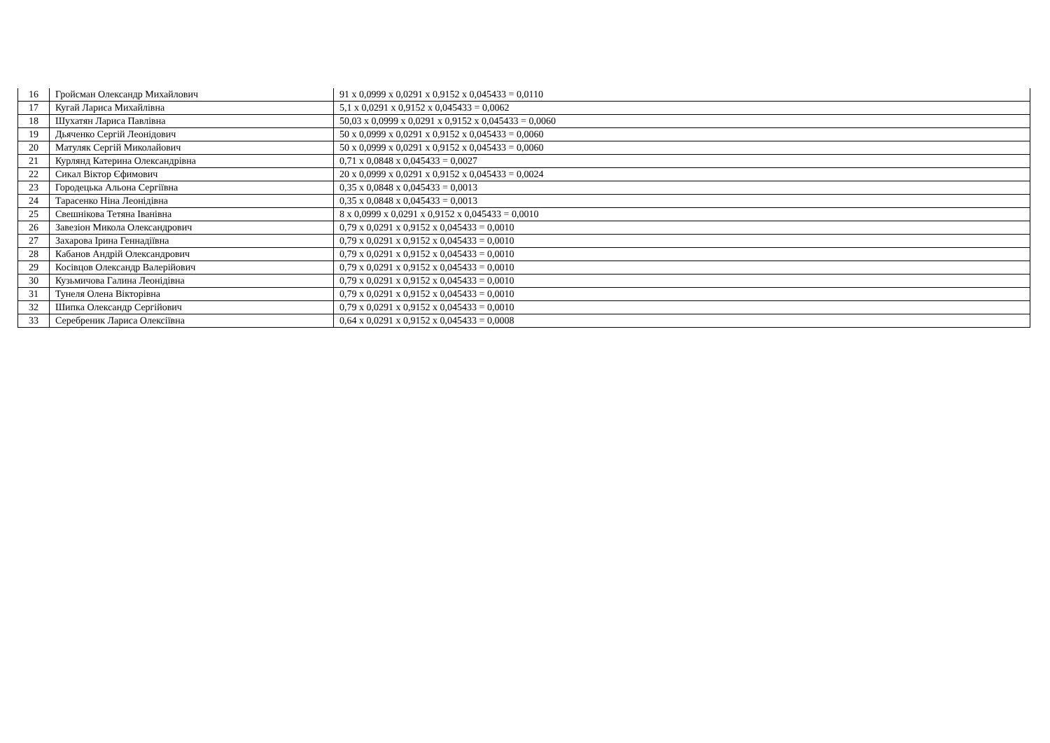| 16 | Гройсман Олександр Михайлович | 91 x 0,0999 x 0,0291 x 0,9152 x 0,045433 = 0,0110 |
| 17 | Кугай Лариса Михайлівна | 5,1 x 0,0291 x 0,9152 x 0,045433 = 0,0062 |
| 18 | Шухатян Лариса Павлівна | 50,03 x 0,0999 x 0,0291 x 0,9152 x 0,045433 = 0,0060 |
| 19 | Дьяченко Сергій Леонідович | 50 x 0,0999 x 0,0291 x 0,9152 x 0,045433 = 0,0060 |
| 20 | Матуляк Сергій Миколайович | 50 x 0,0999 x 0,0291 x 0,9152 x 0,045433 = 0,0060 |
| 21 | Курлянд Катерина Олександрівна | 0,71 x 0,0848 x 0,045433 = 0,0027 |
| 22 | Сикал Віктор Єфимович | 20 x 0,0999 x 0,0291 x 0,9152 x 0,045433 = 0,0024 |
| 23 | Городецька Альона Сергіївна | 0,35 x 0,0848 x 0,045433 = 0,0013 |
| 24 | Тарасенко Ніна Леонідівна | 0,35 x 0,0848 x 0,045433 = 0,0013 |
| 25 | Свешнікова Тетяна Іванівна | 8 x 0,0999 x 0,0291 x 0,9152 x 0,045433 = 0,0010 |
| 26 | Завезіон Микола Олександрович | 0,79 x 0,0291 x 0,9152 x 0,045433 = 0,0010 |
| 27 | Захарова Ірина Геннадіївна | 0,79 x 0,0291 x 0,9152 x 0,045433 = 0,0010 |
| 28 | Кабанов Андрій Олександрович | 0,79 x 0,0291 x 0,9152 x 0,045433 = 0,0010 |
| 29 | Косівцов Олександр Валерійович | 0,79 x 0,0291 x 0,9152 x 0,045433 = 0,0010 |
| 30 | Кузьмичова Галина Леонідівна | 0,79 x 0,0291 x 0,9152 x 0,045433 = 0,0010 |
| 31 | Тунеля Олена Вікторівна | 0,79 x 0,0291 x 0,9152 x 0,045433 = 0,0010 |
| 32 | Шипка Олександр Сергійович | 0,79 x 0,0291 x 0,9152 x 0,045433 = 0,0010 |
| 33 | Серебреник Лариса Олексіївна | 0,64 x 0,0291 x 0,9152 x 0,045433 = 0,0008 |